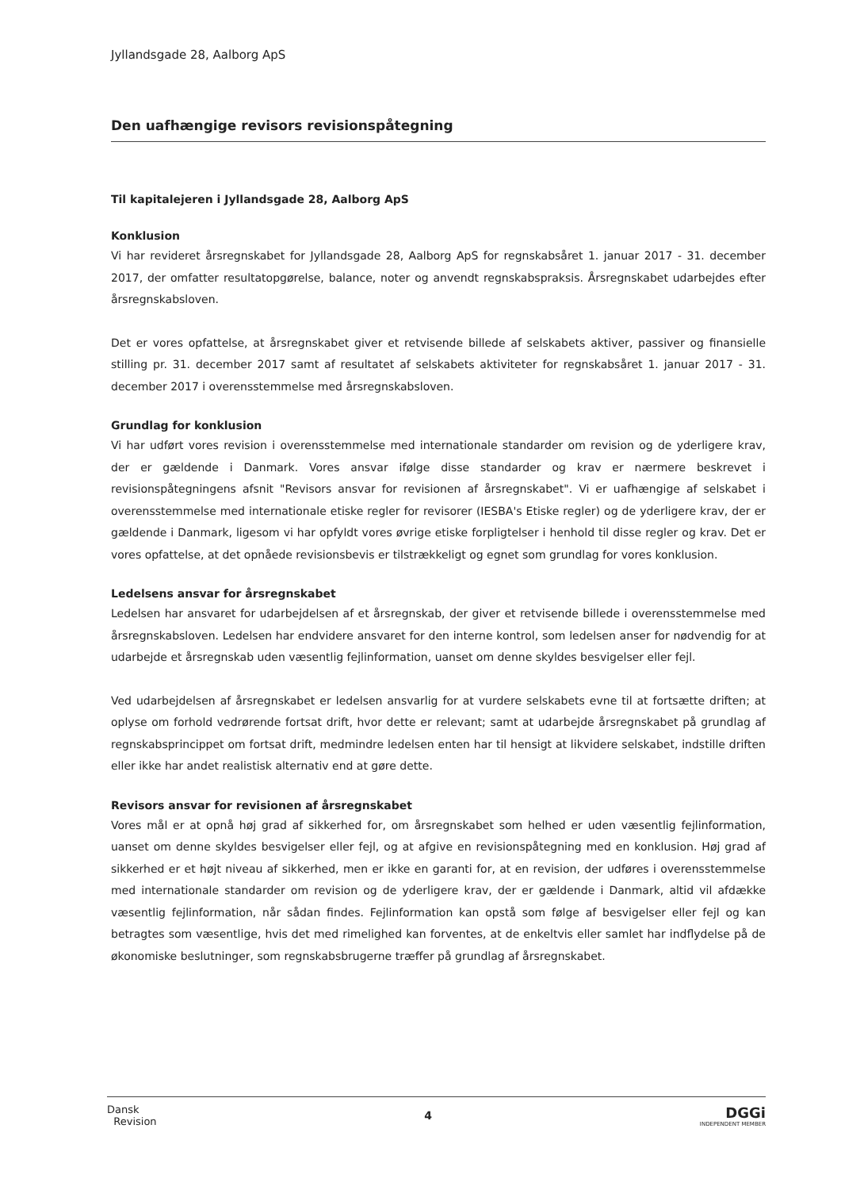Jyllandsgade 28, Aalborg ApS
Den uafhængige revisors revisionspåtegning
Til kapitalejeren i Jyllandsgade 28, Aalborg ApS
Konklusion
Vi har revideret årsregnskabet for Jyllandsgade 28, Aalborg ApS for regnskabsåret 1. januar 2017 - 31. december 2017, der omfatter resultatopgørelse, balance, noter og anvendt regnskabspraksis. Årsregnskabet udarbejdes efter årsregnskabsloven.
Det er vores opfattelse, at årsregnskabet giver et retvisende billede af selskabets aktiver, passiver og finansielle stilling pr. 31. december 2017 samt af resultatet af selskabets aktiviteter for regnskabsåret 1. januar 2017 - 31. december 2017 i overensstemmelse med årsregnskabsloven.
Grundlag for konklusion
Vi har udført vores revision i overensstemmelse med internationale standarder om revision og de yderligere krav, der er gældende i Danmark. Vores ansvar ifølge disse standarder og krav er nærmere beskrevet i revisionspåtegningens afsnit "Revisors ansvar for revisionen af årsregnskabet". Vi er uafhængige af selskabet i overensstemmelse med internationale etiske regler for revisorer (IESBA's Etiske regler) og de yderligere krav, der er gældende i Danmark, ligesom vi har opfyldt vores øvrige etiske forpligtelser i henhold til disse regler og krav. Det er vores opfattelse, at det opnåede revisionsbevis er tilstrækkeligt og egnet som grundlag for vores konklusion.
Ledelsens ansvar for årsregnskabet
Ledelsen har ansvaret for udarbejdelsen af et årsregnskab, der giver et retvisende billede i overensstemmelse med årsregnskabsloven. Ledelsen har endvidere ansvaret for den interne kontrol, som ledelsen anser for nødvendig for at udarbejde et årsregnskab uden væsentlig fejlinformation, uanset om denne skyldes besvigelser eller fejl.
Ved udarbejdelsen af årsregnskabet er ledelsen ansvarlig for at vurdere selskabets evne til at fortsætte driften; at oplyse om forhold vedrørende fortsat drift, hvor dette er relevant; samt at udarbejde årsregnskabet på grundlag af regnskabsprincippet om fortsat drift, medmindre ledelsen enten har til hensigt at likvidere selskabet, indstille driften eller ikke har andet realistisk alternativ end at gøre dette.
Revisors ansvar for revisionen af årsregnskabet
Vores mål er at opnå høj grad af sikkerhed for, om årsregnskabet som helhed er uden væsentlig fejlinformation, uanset om denne skyldes besvigelser eller fejl, og at afgive en revisionspåtegning med en konklusion. Høj grad af sikkerhed er et højt niveau af sikkerhed, men er ikke en garanti for, at en revision, der udføres i overensstemmelse med internationale standarder om revision og de yderligere krav, der er gældende i Danmark, altid vil afdække væsentlig fejlinformation, når sådan findes. Fejlinformation kan opstå som følge af besvigelser eller fejl og kan betragtes som væsentlige, hvis det med rimelighed kan forventes, at de enkeltvis eller samlet har indflydelse på de økonomiske beslutninger, som regnskabsbrugerne træffer på grundlag af årsregnskabet.
Dansk
Revision
4
DGGi
INDEPENDENT MEMBER